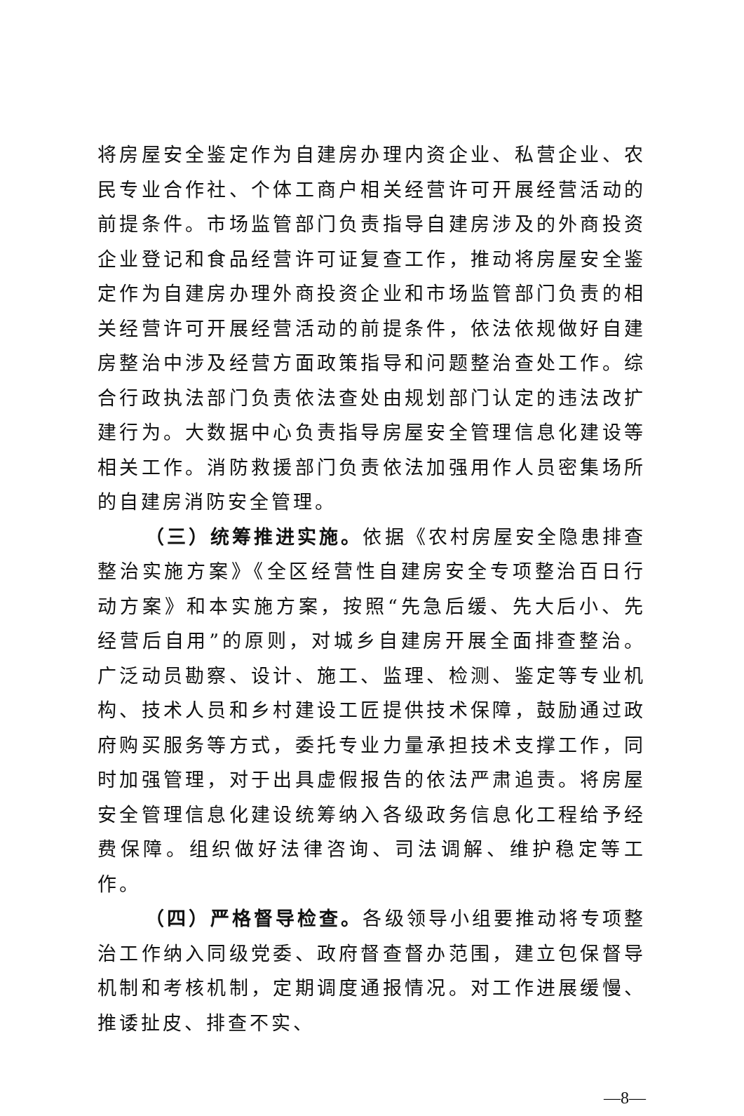将房屋安全鉴定作为自建房办理内资企业、私营企业、农民专业合作社、个体工商户相关经营许可开展经营活动的前提条件。市场监管部门负责指导自建房涉及的外商投资企业登记和食品经营许可证复查工作，推动将房屋安全鉴定作为自建房办理外商投资企业和市场监管部门负责的相关经营许可开展经营活动的前提条件，依法依规做好自建房整治中涉及经营方面政策指导和问题整治查处工作。综合行政执法部门负责依法查处由规划部门认定的违法改扩建行为。大数据中心负责指导房屋安全管理信息化建设等相关工作。消防救援部门负责依法加强用作人员密集场所的自建房消防安全管理。
（三）统筹推进实施。依据《农村房屋安全隐患排查整治实施方案》《全区经营性自建房安全专项整治百日行动方案》和本实施方案，按照“先急后缓、先大后小、先经营后自用”的原则，对城乡自建房开展全面排查整治。广泛动员勘察、设计、施工、监理、检测、鉴定等专业机构、技术人员和乡村建设工匠提供技术保障，鼓励通过政府购买服务等方式，委托专业力量承担技术支撑工作，同时加强管理，对于出具虚假报告的依法严肃追责。将房屋安全管理信息化建设统筹纳入各级政务信息化工程给予经费保障。组织做好法律咨询、司法调解、维护稳定等工作。
（四）严格督导检查。各级领导小组要推动将专项整治工作纳入同级党委、政府督查督办范围，建立包保督导机制和考核机制，定期调度通报情况。对工作进展缓慢、推诿扯皮、排查不实、
—8—